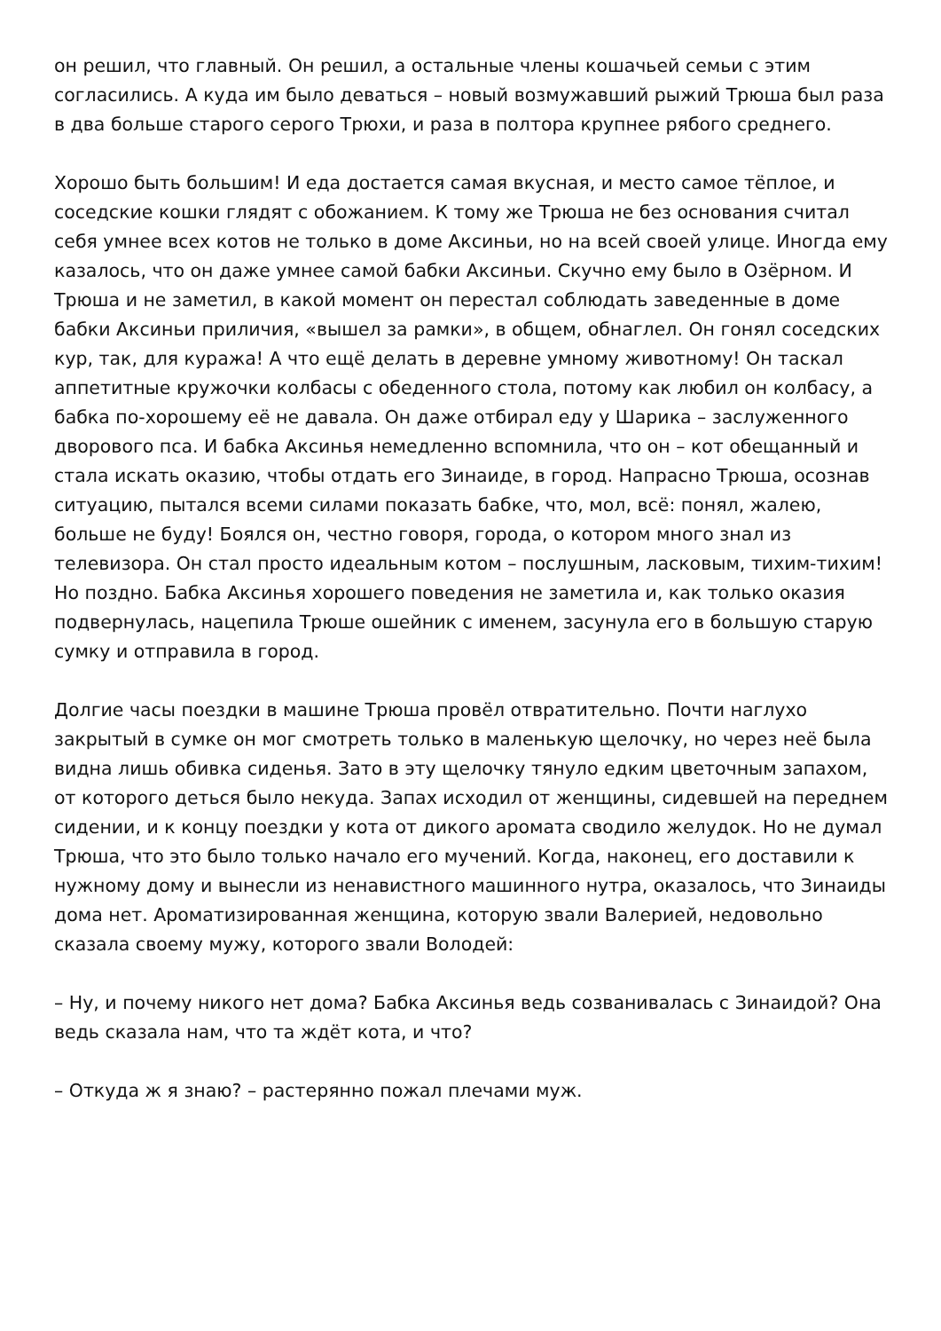он решил, что главный. Он решил, а остальные члены кошачьей семьи с этим согласились. А куда им было деваться – новый возмужавший рыжий Трюша был раза в два больше старого серого Трюхи, и раза в полтора крупнее рябого среднего.
Хорошо быть большим! И еда достается самая вкусная, и место самое тёплое, и соседские кошки глядят с обожанием. К тому же Трюша не без основания считал себя умнее всех котов не только в доме Аксиньи, но на всей своей улице. Иногда ему казалось, что он даже умнее самой бабки Аксиньи. Скучно ему было в Озёрном. И Трюша и не заметил, в какой момент он перестал соблюдать заведенные в доме бабки Аксиньи приличия, «вышел за рамки», в общем, обнаглел. Он гонял соседских кур, так, для куража! А что ещё делать в деревне умному животному! Он таскал аппетитные кружочки колбасы с обеденного стола, потому как любил он колбасу, а бабка по-хорошему её не давала. Он даже отбирал еду у Шарика – заслуженного дворового пса. И бабка Аксинья немедленно вспомнила, что он – кот обещанный и стала искать оказию, чтобы отдать его Зинаиде, в город. Напрасно Трюша, осознав ситуацию, пытался всеми силами показать бабке, что, мол, всё: понял, жалею, больше не буду! Боялся он, честно говоря, города, о котором много знал из телевизора. Он стал просто идеальным котом – послушным, ласковым, тихим-тихим! Но поздно. Бабка Аксинья хорошего поведения не заметила и, как только оказия подвернулась, нацепила Трюше ошейник с именем, засунула его в большую старую сумку и отправила в город.
Долгие часы поездки в машине Трюша провёл отвратительно. Почти наглухо закрытый в сумке он мог смотреть только в маленькую щелочку, но через неё была видна лишь обивка сиденья. Зато в эту щелочку тянуло едким цветочным запахом, от которого деться было некуда. Запах исходил от женщины, сидевшей на переднем сидении, и к концу поездки у кота от дикого аромата сводило желудок. Но не думал Трюша, что это было только начало его мучений. Когда, наконец, его доставили к нужному дому и вынесли из ненавистного машинного нутра, оказалось, что Зинаиды дома нет. Ароматизированная женщина, которую звали Валерией, недовольно сказала своему мужу, которого звали Володей:
– Ну, и почему никого нет дома? Бабка Аксинья ведь созванивалась с Зинаидой? Она ведь сказала нам, что та ждёт кота, и что?
– Откуда ж я знаю? – растерянно пожал плечами муж.